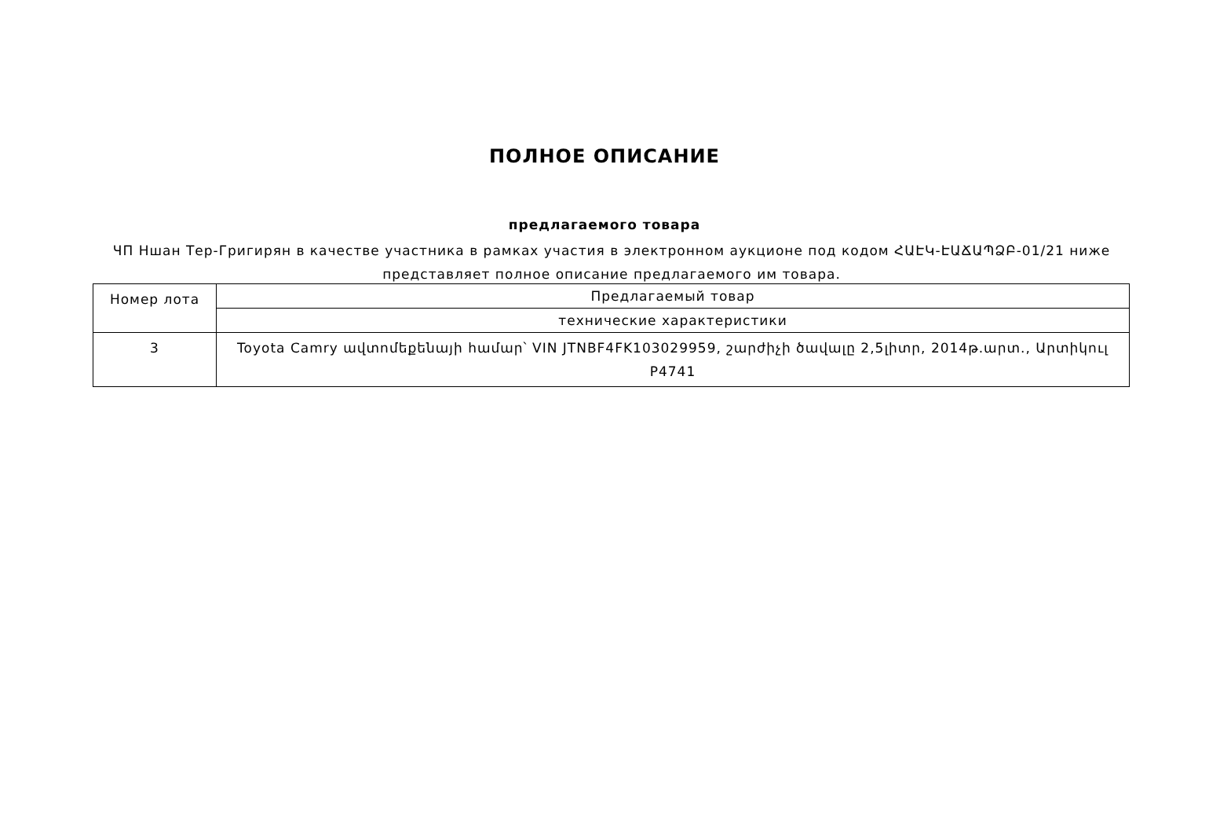ПОЛНОЕ ОПИСАНИЕ
предлагаемого товара
ЧП Ншан Тер-Григирян в качестве участника в рамках участия в электронном аукционе под кодом ՀԱԷԿ-ԷԱՃԱՊՁԲ-01/21 ниже представляет полное описание предлагаемого им товара.
| Номер лота | Предлагаемый товар |
| --- | --- |
| | технические характеристики |
| 3 | Toyota Camry ավտոմեքենայի համար՝ VIN JTNBF4FK103029959, շարժիչի ծավալը 2,5լիտր, 2014թ.արտ., Արտիկուլ P4741 |